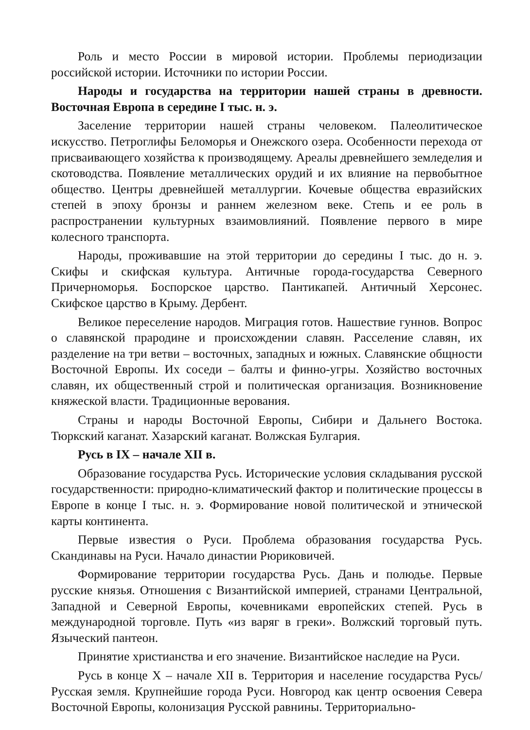Роль и место России в мировой истории. Проблемы периодизации российской истории. Источники по истории России.
Народы и государства на территории нашей страны в древности. Восточная Европа в середине I тыс. н. э.
Заселение территории нашей страны человеком. Палеолитическое искусство. Петроглифы Беломорья и Онежского озера. Особенности перехода от присваивающего хозяйства к производящему. Ареалы древнейшего земледелия и скотоводства. Появление металлических орудий и их влияние на первобытное общество. Центры древнейшей металлургии. Кочевые общества евразийских степей в эпоху бронзы и раннем железном веке. Степь и ее роль в распространении культурных взаимовлияний. Появление первого в мире колесного транспорта.
Народы, проживавшие на этой территории до середины I тыс. до н. э. Скифы и скифская культура. Античные города-государства Северного Причерноморья. Боспорское царство. Пантикапей. Античный Херсонес. Скифское царство в Крыму. Дербент.
Великое переселение народов. Миграция готов. Нашествие гуннов. Вопрос о славянской прародине и происхождении славян. Расселение славян, их разделение на три ветви – восточных, западных и южных. Славянские общности Восточной Европы. Их соседи – балты и финно-угры. Хозяйство восточных славян, их общественный строй и политическая организация. Возникновение княжеской власти. Традиционные верования.
Страны и народы Восточной Европы, Сибири и Дальнего Востока. Тюркский каганат. Хазарский каганат. Волжская Булгария.
Русь в IX – начале XII в.
Образование государства Русь. Исторические условия складывания русской государственности: природно-климатический фактор и политические процессы в Европе в конце I тыс. н. э. Формирование новой политической и этнической карты континента.
Первые известия о Руси. Проблема образования государства Русь. Скандинавы на Руси. Начало династии Рюриковичей.
Формирование территории государства Русь. Дань и полюдье. Первые русские князья. Отношения с Византийской империей, странами Центральной, Западной и Северной Европы, кочевниками европейских степей. Русь в международной торговле. Путь «из варяг в греки». Волжский торговый путь. Языческий пантеон.
Принятие христианства и его значение. Византийское наследие на Руси.
Русь в конце X – начале XII в. Территория и население государства Русь/Русская земля. Крупнейшие города Руси. Новгород как центр освоения Севера Восточной Европы, колонизация Русской равнины. Территориально-